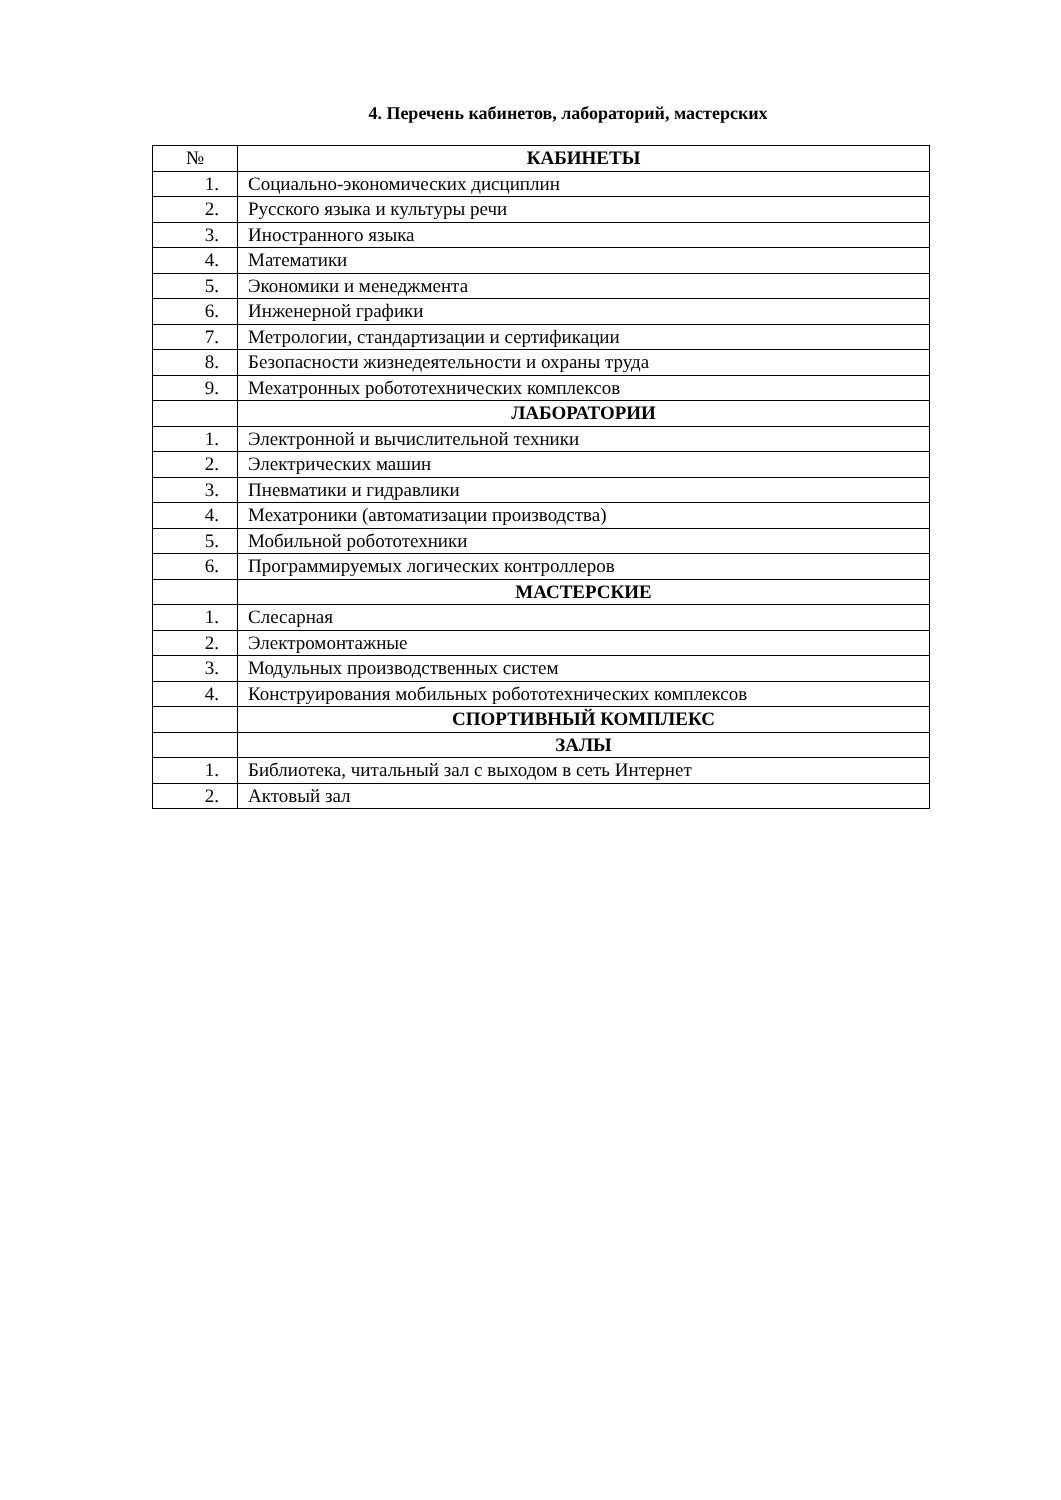4. Перечень кабинетов, лабораторий, мастерских
| № | КАБИНЕТЫ |
| --- | --- |
| 1. | Социально-экономических дисциплин |
| 2. | Русского языка и культуры речи |
| 3. | Иностранного языка |
| 4. | Математики |
| 5. | Экономики и менеджмента |
| 6. | Инженерной графики |
| 7. | Метрологии, стандартизации и сертификации |
| 8. | Безопасности жизнедеятельности и охраны труда |
| 9. | Мехатронных робототехнических комплексов |
| | ЛАБОРАТОРИИ |
| 1. | Электронной и вычислительной техники |
| 2. | Электрических машин |
| 3. | Пневматики и гидравлики |
| 4. | Мехатроники (автоматизации производства) |
| 5. | Мобильной робототехники |
| 6. | Программируемых логических контроллеров |
| | МАСТЕРСКИЕ |
| 1. | Слесарная |
| 2. | Электромонтажные |
| 3. | Модульных производственных систем |
| 4. | Конструирования мобильных робототехнических комплексов |
| | СПОРТИВНЫЙ КОМПЛЕКС |
| | ЗАЛЫ |
| 1. | Библиотека, читальный зал с выходом в сеть Интернет |
| 2. | Актовый зал |